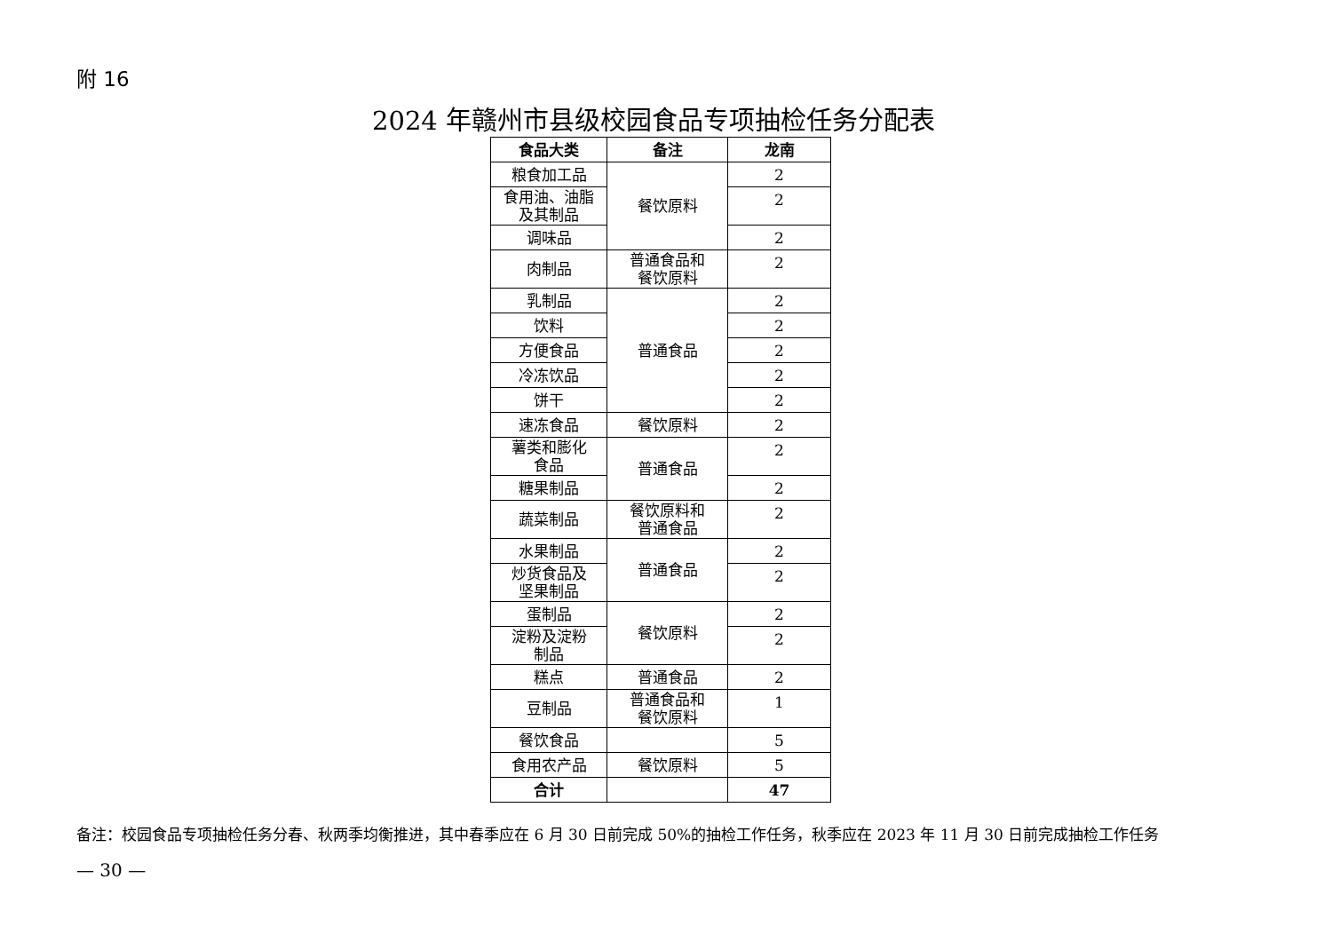附 16
2024 年赣州市县级校园食品专项抽检任务分配表
| 食品大类 | 备注 | 龙南 |
| --- | --- | --- |
| 粮食加工品 | 餐饮原料 | 2 |
| 食用油、油脂 及其制品 | | 2 |
| 调味品 | | 2 |
| 肉制品 | 普通食品和 餐饮原料 | 2 |
| 乳制品 | 普通食品 | 2 |
| 饮料 | | 2 |
| 方便食品 | | 2 |
| 冷冻饮品 | | 2 |
| 饼干 | | 2 |
| 速冻食品 | 餐饮原料 | 2 |
| 薯类和膨化 食品 | 普通食品 | 2 |
| 糖果制品 | | 2 |
| 蔬菜制品 | 餐饮原料和 普通食品 | 2 |
| 水果制品 | 普通食品 | 2 |
| 炒货食品及 坚果制品 | | 2 |
| 蛋制品 | 餐饮原料 | 2 |
| 淀粉及淀粉 制品 | | 2 |
| 糕点 | 普通食品 | 2 |
| 豆制品 | 普通食品和 餐饮原料 | 1 |
| 餐饮食品 | | 5 |
| 食用农产品 | 餐饮原料 | 5 |
| 合计 | | 47 |
备注：校园食品专项抽检任务分春、秋两季均衡推进，其中春季应在 6 月 30 日前完成 50%的抽检工作任务，秋季应在 2023 年 11 月 30 日前完成抽检工作任务
— 30 —